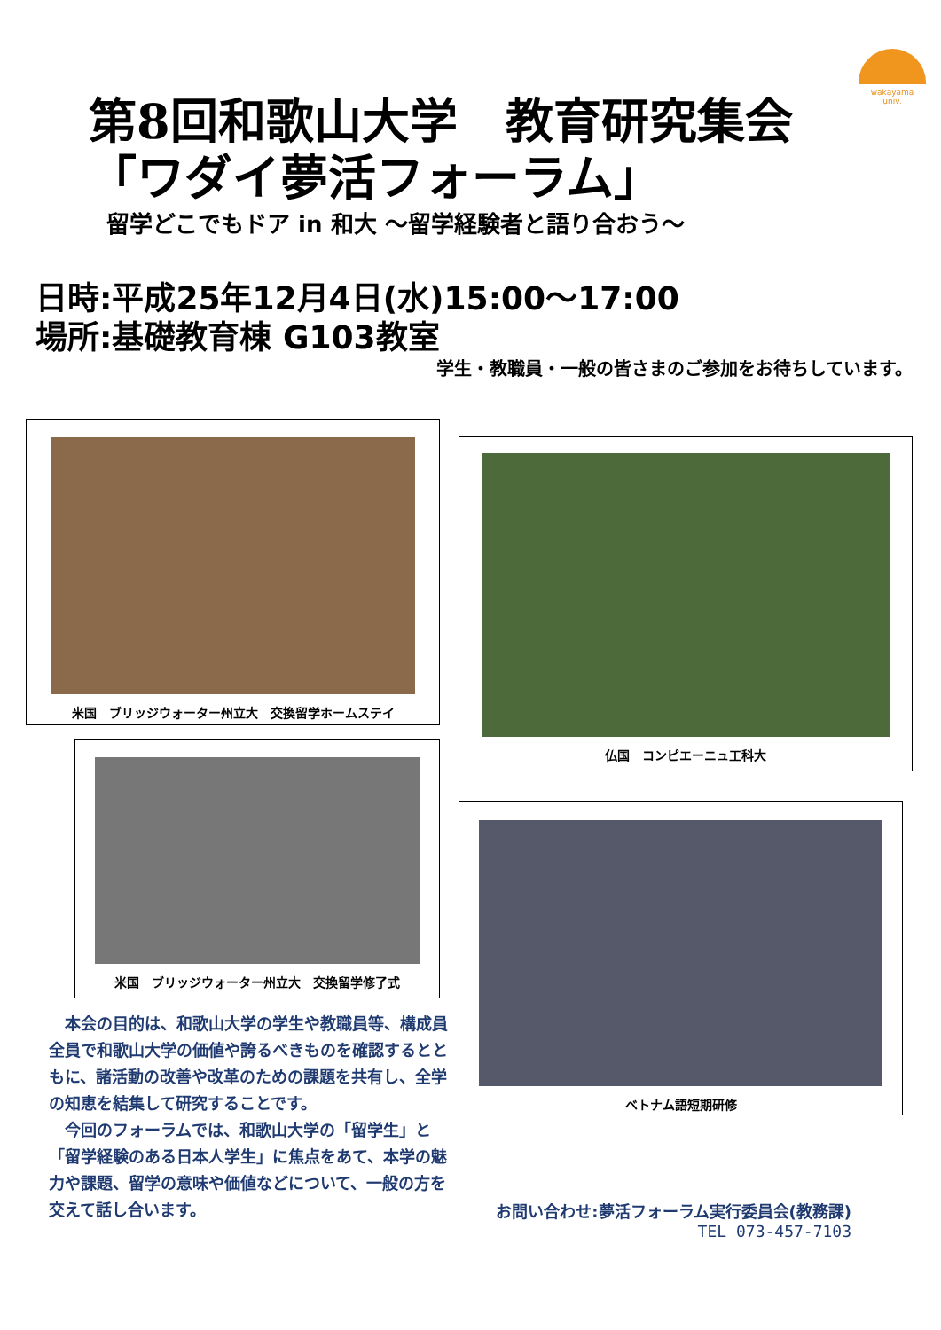wakayama
univ.
第8回和歌山大学　教育研究集会
「ワダイ夢活フォーラム」
留学どこでもドア in 和大 ～留学経験者と語り合おう～
日時:平成25年12月4日(水)15:00～17:00
場所:基礎教育棟 G103教室
学生・教職員・一般の皆さまのご参加をお待ちしています。
米国　ブリッジウォーター州立大　交換留学ホームステイ
仏国　コンピエーニュ工科大
米国　ブリッジウォーター州立大　交換留学修了式
ベトナム語短期研修
本会の目的は、和歌山大学の学生や教職員等、構成員全員で和歌山大学の価値や誇るべきものを確認するとともに、諸活動の改善や改革のための課題を共有し、全学の知恵を結集して研究することです。
今回のフォーラムでは、和歌山大学の「留学生」と「留学経験のある日本人学生」に焦点をあて、本学の魅力や課題、留学の意味や価値などについて、一般の方を交えて話し合います。
お問い合わせ:夢活フォーラム実行委員会(教務課)
TEL 073-457-7103